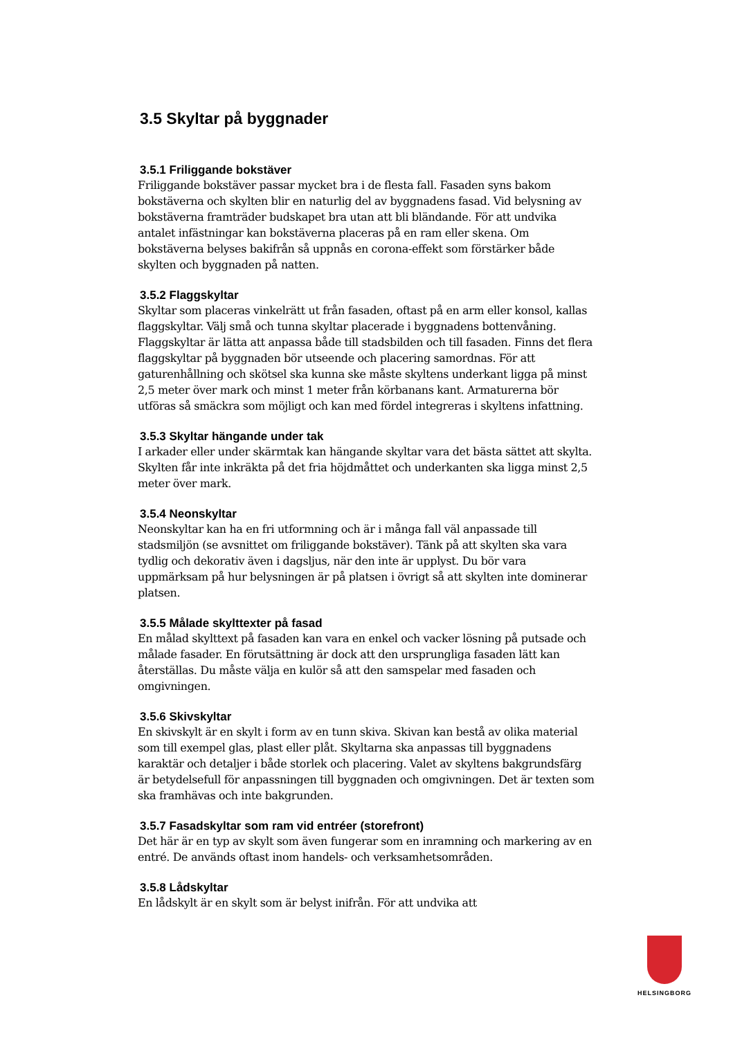3.5 Skyltar på byggnader
3.5.1 Friliggande bokstäver
Friliggande bokstäver passar mycket bra i de flesta fall. Fasaden syns bakom bokstäverna och skylten blir en naturlig del av byggnadens fasad. Vid belysning av bokstäverna framträder budskapet bra utan att bli bländande. För att undvika antalet infästningar kan bokstäverna placeras på en ram eller skena. Om bokstäverna belyses bakifrån så uppnås en corona-effekt som förstärker både skylten och byggnaden på natten.
3.5.2 Flaggskyltar
Skyltar som placeras vinkelrätt ut från fasaden, oftast på en arm eller konsol, kallas flaggskyltar. Välj små och tunna skyltar placerade i byggnadens bottenvåning. Flaggskyltar är lätta att anpassa både till stadsbilden och till fasaden. Finns det flera flaggskyltar på byggnaden bör utseende och placering samordnas. För att gaturenhållning och skötsel ska kunna ske måste skyltens underkant ligga på minst 2,5 meter över mark och minst 1 meter från körbanans kant. Armaturerna bör utföras så smäckra som möjligt och kan med fördel integreras i skyltens infattning.
3.5.3 Skyltar hängande under tak
I arkader eller under skärmtak kan hängande skyltar vara det bästa sättet att skylta. Skylten får inte inkräkta på det fria höjdmåttet och underkanten ska ligga minst 2,5 meter över mark.
3.5.4 Neonskyltar
Neonskyltar kan ha en fri utformning och är i många fall väl anpassade till stadsmiljön (se avsnittet om friliggande bokstäver). Tänk på att skylten ska vara tydlig och dekorativ även i dagsljus, när den inte är upplyst. Du bör vara uppmärksam på hur belysningen är på platsen i övrigt så att skylten inte dominerar platsen.
3.5.5 Målade skylttexter på fasad
En målad skylttext på fasaden kan vara en enkel och vacker lösning på putsade och målade fasader. En förutsättning är dock att den ursprungliga fasaden lätt kan återställas. Du måste välja en kulör så att den samspelar med fasaden och omgivningen.
3.5.6 Skivskyltar
En skivskylt är en skylt i form av en tunn skiva. Skivan kan bestå av olika material som till exempel glas, plast eller plåt. Skyltarna ska anpassas till byggnadens karaktär och detaljer i både storlek och placering. Valet av skyltens bakgrundsfärg är betydelsefull för anpassningen till byggnaden och omgivningen. Det är texten som ska framhävas och inte bakgrunden.
3.5.7 Fasadskyltar som ram vid entréer (storefront)
Det här är en typ av skylt som även fungerar som en inramning och markering av en entré. De används oftast inom handels- och verksamhetsområden.
3.5.8 Lådskyltar
En lådskylt är en skylt som är belyst inifrån. För att undvika att
HELSINGBORG